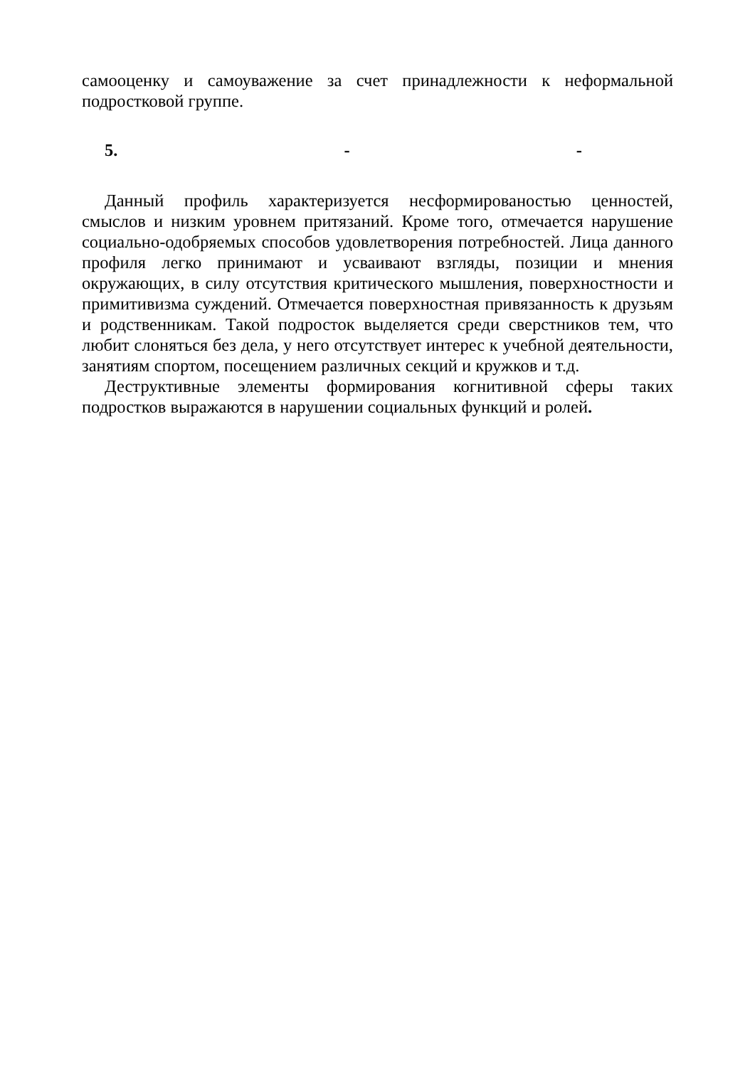самооценку и самоуважение за счет принадлежности к неформальной подростковой группе.
5. - -
Данный профиль характеризуется несформированостью ценностей, смыслов и низким уровнем притязаний. Кроме того, отмечается нарушение социально-одобряемых способов удовлетворения потребностей. Лица данного профиля легко принимают и усваивают взгляды, позиции и мнения окружающих, в силу отсутствия критического мышления, поверхностности и примитивизма суждений. Отмечается поверхностная привязанность к друзьям и родственникам. Такой подросток выделяется среди сверстников тем, что любит слоняться без дела, у него отсутствует интерес к учебной деятельности, занятиям спортом, посещением различных секций и кружков и т.д.
Деструктивные элементы формирования когнитивной сферы таких подростков выражаются в нарушении социальных функций и ролей.